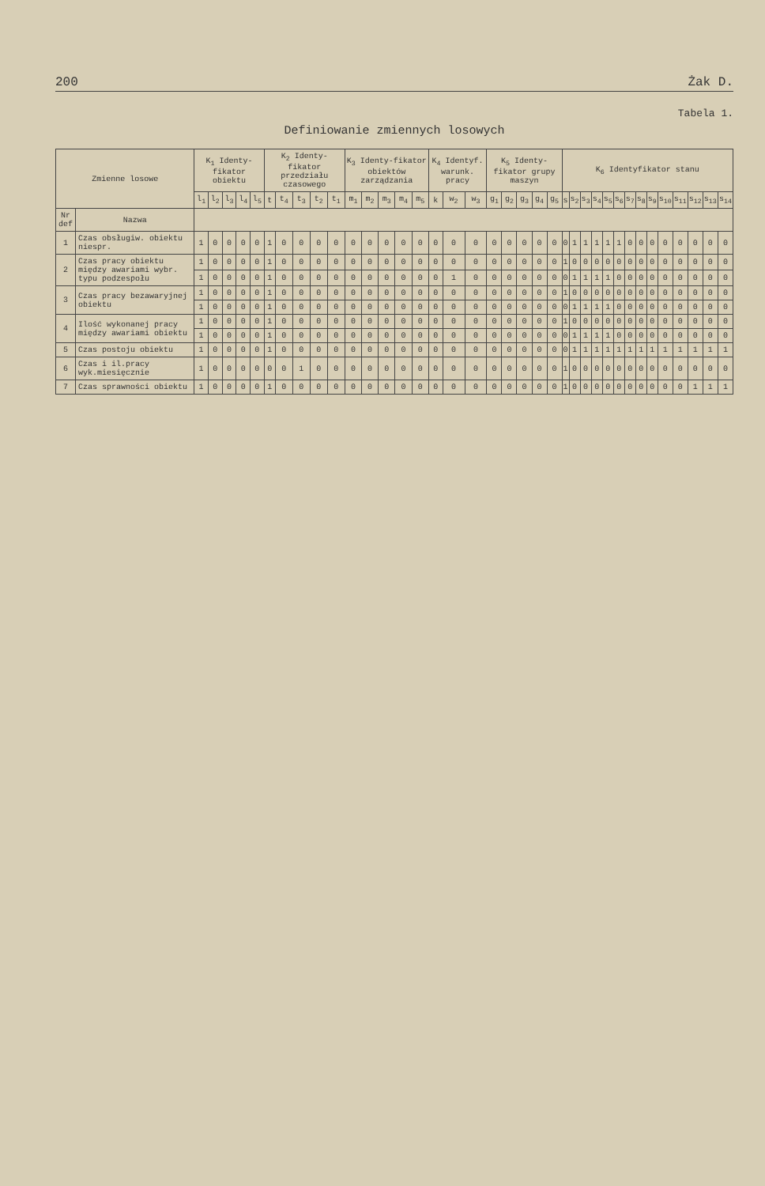200 Żak D.
Tabela 1.
Definiowanie zmiennych losowych
| Zmienne losowe | | K<sub>1</sub> Identy-fikator obiektu | | | | | K<sub>2</sub> Identy-fikator przedziału czasowego | | | | | K<sub>3</sub> Identy-fikator obiektów zarządzania | | | | | K<sub>4</sub> Identyf. warunk. pracy | | | K<sub>5</sub> Identy-fikator grupy maszyn | | | | | K<sub>6</sub> Identyfikator stanu | | | | | | | | | | | | | |
| --- | --- | --- | --- | --- | --- | --- | --- | --- | --- | --- | --- | --- | --- | --- | --- | --- | --- | --- | --- | --- | --- | --- | --- | --- | --- | --- | --- | --- | --- | --- | --- | --- | --- | --- | --- | --- | --- | --- |
| | | l<sub>1</sub> | l<sub>2</sub> | l<sub>3</sub> | l<sub>4</sub> | l<sub>5</sub> | t | t<sub>4</sub> | t<sub>3</sub> | t<sub>2</sub> | t<sub>1</sub> | m<sub>1</sub> | m<sub>2</sub> | m<sub>3</sub> | m<sub>4</sub> | m<sub>5</sub> | k | w<sub>2</sub> | w<sub>3</sub> | g<sub>1</sub> | g<sub>2</sub> | g<sub>3</sub> | g<sub>4</sub> | g<sub>5</sub> | s | s<sub>2</sub> | s<sub>3</sub> | s<sub>4</sub> | s<sub>5</sub> | s<sub>6</sub> | s<sub>7</sub> | s<sub>8</sub> | s<sub>9</sub> | s<sub>10</sub> | s<sub>11</sub> | s<sub>12</sub> | s<sub>13</sub> | s<sub>14</sub> |
| Nr def | Nazwa | | | | | | | | | | | | | | | | | | | | | | | | | | | | | | | | | | | | | |
| 1 | Czas obsługiw. obiektu niespr. | 1 | 0 | 0 | 0 | 0 | 1 | 0 | 0 | 0 | 0 | 0 | 0 | 0 | 0 | 0 | 0 | 0 | 0 | 0 | 0 | 0 | 0 | 0 | 0 | 1 | 1 | 1 | 1 | 1 | 0 | 0 | 0 | 0 | 0 | 0 | 0 | 0 |
| 2 | Czas pracy obiektu między awariami wybr. typu podzespołu | 1 | 0 | 0 | 0 | 0 | 1 | 0 | 0 | 0 | 0 | 0 | 0 | 0 | 0 | 0 | 0 | 0 | 0 | 0 | 0 | 0 | 0 | 0 | 1 | 0 | 0 | 0 | 0 | 0 | 0 | 0 | 0 | 0 | 0 | 0 | 0 | 0 |
| | | 1 | 0 | 0 | 0 | 0 | 1 | 0 | 0 | 0 | 0 | 0 | 0 | 0 | 0 | 0 | 0 | 1 | 0 | 0 | 0 | 0 | 0 | 0 | 0 | 1 | 1 | 1 | 1 | 0 | 0 | 0 | 0 | 0 | 0 | 0 | 0 | 0 |
| 3 | Czas pracy bezawaryjnej obiektu | 1 | 0 | 0 | 0 | 0 | 1 | 0 | 0 | 0 | 0 | 0 | 0 | 0 | 0 | 0 | 0 | 0 | 0 | 0 | 0 | 0 | 0 | 0 | 1 | 0 | 0 | 0 | 0 | 0 | 0 | 0 | 0 | 0 | 0 | 0 | 0 | 0 |
| | | 1 | 0 | 0 | 0 | 0 | 1 | 0 | 0 | 0 | 0 | 0 | 0 | 0 | 0 | 0 | 0 | 0 | 0 | 0 | 0 | 0 | 0 | 0 | 0 | 1 | 1 | 1 | 1 | 0 | 0 | 0 | 0 | 0 | 0 | 0 | 0 | 0 |
| 4 | Ilość wykonanej pracy między awariami obiektu | 1 | 0 | 0 | 0 | 0 | 1 | 0 | 0 | 0 | 0 | 0 | 0 | 0 | 0 | 0 | 0 | 0 | 0 | 0 | 0 | 0 | 0 | 0 | 1 | 0 | 0 | 0 | 0 | 0 | 0 | 0 | 0 | 0 | 0 | 0 | 0 | 0 |
| | | 1 | 0 | 0 | 0 | 0 | 1 | 0 | 0 | 0 | 0 | 0 | 0 | 0 | 0 | 0 | 0 | 0 | 0 | 0 | 0 | 0 | 0 | 0 | 0 | 1 | 1 | 1 | 1 | 0 | 0 | 0 | 0 | 0 | 0 | 0 | 0 | 0 |
| 5 | Czas postoju obiektu | 1 | 0 | 0 | 0 | 0 | 1 | 0 | 0 | 0 | 0 | 0 | 0 | 0 | 0 | 0 | 0 | 0 | 0 | 0 | 0 | 0 | 0 | 0 | 0 | 1 | 1 | 1 | 1 | 1 | 1 | 1 | 1 | 1 | 1 | 1 | 1 | 1 |
| 6 | Czas i il.pracy wyk.miesięcznie | 1 | 0 | 0 | 0 | 0 | 0 | 0 | 1 | 0 | 0 | 0 | 0 | 0 | 0 | 0 | 0 | 0 | 0 | 0 | 0 | 0 | 0 | 0 | 1 | 0 | 0 | 0 | 0 | 0 | 0 | 0 | 0 | 0 | 0 | 0 | 0 | 0 |
| 7 | Czas sprawności obiektu | 1 | 0 | 0 | 0 | 0 | 1 | 0 | 0 | 0 | 0 | 0 | 0 | 0 | 0 | 0 | 0 | 0 | 0 | 0 | 0 | 0 | 0 | 0 | 1 | 0 | 0 | 0 | 0 | 0 | 0 | 0 | 0 | 0 | 0 | 1 | 1 | 1 |